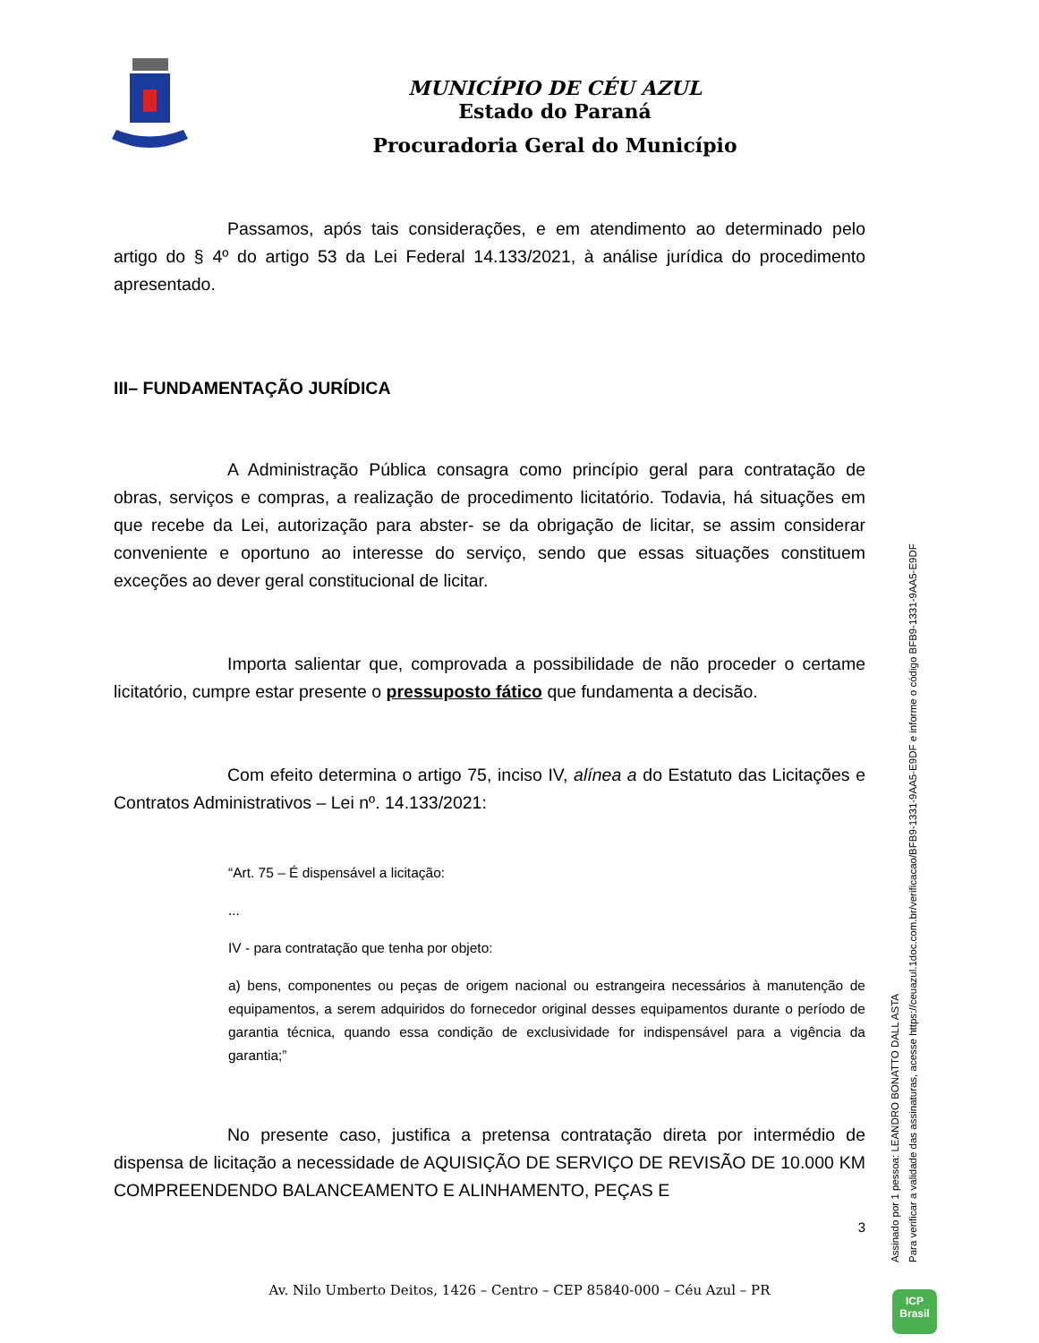MUNICÍPIO DE CÉU AZUL
Estado do Paraná
Procuradoria Geral do Município
Passamos, após tais considerações, e em atendimento ao determinado pelo artigo do § 4º do artigo 53 da Lei Federal 14.133/2021, à análise jurídica do procedimento apresentado.
III– FUNDAMENTAÇÃO JURÍDICA
A Administração Pública consagra como princípio geral para contratação de obras, serviços e compras, a realização de procedimento licitatório. Todavia, há situações em que recebe da Lei, autorização para abster- se da obrigação de licitar, se assim considerar conveniente e oportuno ao interesse do serviço, sendo que essas situações constituem exceções ao dever geral constitucional de licitar.
Importa salientar que, comprovada a possibilidade de não proceder o certame licitatório, cumpre estar presente o pressuposto fático que fundamenta a decisão.
Com efeito determina o artigo 75, inciso IV, alínea a do Estatuto das Licitações e Contratos Administrativos – Lei nº. 14.133/2021:
“Art. 75 – É dispensável a licitação:
...
IV - para contratação que tenha por objeto:
a) bens, componentes ou peças de origem nacional ou estrangeira necessários à manutenção de equipamentos, a serem adquiridos do fornecedor original desses equipamentos durante o período de garantia técnica, quando essa condição de exclusividade for indispensável para a vigência da garantia;”
No presente caso, justifica a pretensa contratação direta por intermédio de dispensa de licitação a necessidade de AQUISIÇÃO DE SERVIÇO DE REVISÃO DE 10.000 KM COMPREENDENDO BALANCEAMENTO E ALINHAMENTO, PEÇAS E
3
Assinado por 1 pessoa: LEANDRO BONATTO DALL ASTA
Para verificar a validade das assinaturas, acesse https://ceuazul.1doc.com.br/verificacao/BFB9-1331-9AA5-E9DF e informe o código BFB9-1331-9AA5-E9DF
Av. Nilo Umberto Deitos, 1426 – Centro – CEP 85840-000 – Céu Azul – PR
ICP
Brasil